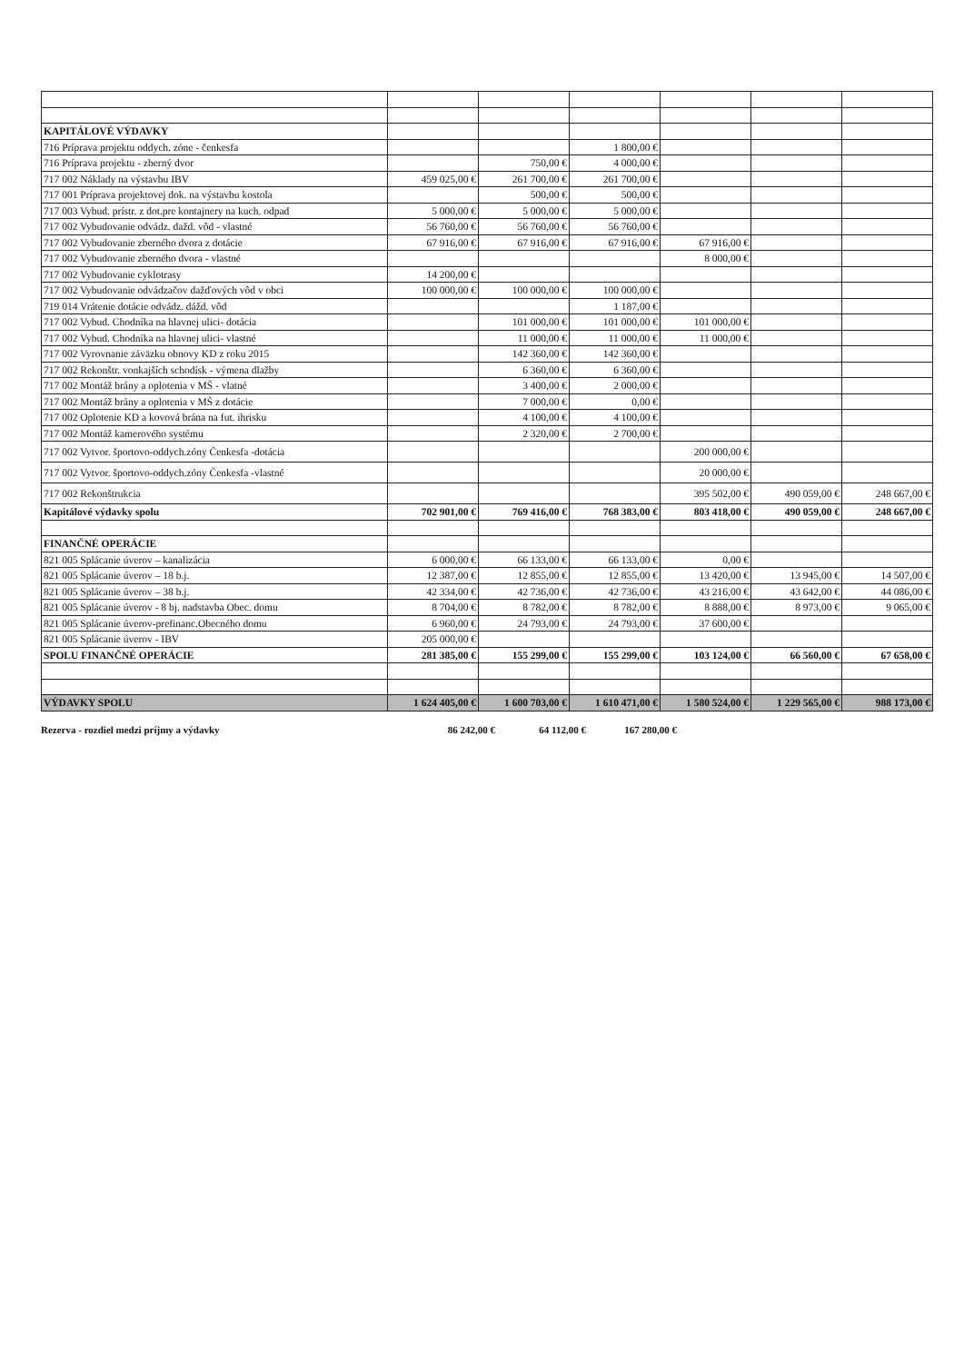| KAPITÁLOVÉ VÝDAVKY | | | | | | |
| 716 Príprava projektu oddych. zóne - čenkesfa | | | 1 800,00 € | | | |
| 716 Príprava projektu - zberný dvor | | 750,00 € | 4 000,00 € | | | |
| 717 002 Náklady na výstavbu IBV | 459 025,00 € | 261 700,00 € | 261 700,00 € | | | |
| 717 001 Príprava projektovej dok. na výstavbu kostola | | 500,00 € | 500,00 € | | | |
| 717 003 Vybud. prístr. z dot.pre kontajnery na kuch. odpad | 5 000,00 € | 5 000,00 € | 5 000,00 € | | | |
| 717 002 Vybudovanie odvádz. dažd. vôd - vlastné | 56 760,00 € | 56 760,00 € | 56 760,00 € | | | |
| 717 002 Vybudovanie zberného dvora z dotácie | 67 916,00 € | 67 916,00 € | 67 916,00 € | 67 916,00 € | | |
| 717 002 Vybudovanie zberného dvora - vlastné | | | | 8 000,00 € | | |
| 717 002 Vybudovanie cyklotrasy | 14 200,00 € | | | | | |
| 717 002 Vybudovanie odvádzačov dažďových vôd v obci | 100 000,00 € | 100 000,00 € | 100 000,00 € | | | |
| 719 014 Vrátenie dotácie odvádz. dážd. vôd | | | 1 187,00 € | | | |
| 717 002 Vybud. Chodníka na hlavnej ulici- dotácia | | 101 000,00 € | 101 000,00 € | 101 000,00 € | | |
| 717 002 Vybud. Chodníka na hlavnej ulici- vlastné | | 11 000,00 € | 11 000,00 € | 11 000,00 € | | |
| 717 002 Vyrovnanie záväzku obnovy KD z roku 2015 | | 142 360,00 € | 142 360,00 € | | | |
| 717 002 Rekonštr. vonkajších schodísk - výmena dlažby | | 6 360,00 € | 6 360,00 € | | | |
| 717 002 Montáž brány a oplotenia v MŠ - vlatné | | 3 400,00 € | 2 000,00 € | | | |
| 717 002 Montáž brány a oplotenia v MŠ z dotácie | | 7 000,00 € | 0,00 € | | | |
| 717 002 Oplotenie KD a kovová brána na fut. ihrisku | | 4 100,00 € | 4 100,00 € | | | |
| 717 002 Montáž kamerového systému | | 2 320,00 € | 2 700,00 € | | | |
| 717 002 Vytvor. športovo-oddych.zóny Čenkesfa -dotácia | | | | 200 000,00 € | | |
| 717 002 Vytvor. športovo-oddych.zóny Čenkesfa -vlastné | | | | 20 000,00 € | | |
| 717 002 Rekonštrukcia | | | | 395 502,00 € | 490 059,00 € | 248 667,00 € |
| Kapitálové výdavky spolu | 702 901,00 € | 769 416,00 € | 768 383,00 € | 803 418,00 € | 490 059,00 € | 248 667,00 € |
| FINANČNÉ OPERÁCIE | | | | | | |
| 821 005 Splácanie úverov – kanalizácia | 6 000,00 € | 66 133,00 € | 66 133,00 € | 0,00 € | | |
| 821 005 Splácanie úverov – 18 b.j. | 12 387,00 € | 12 855,00 € | 12 855,00 € | 13 420,00 € | 13 945,00 € | 14 507,00 € |
| 821 005 Splácanie úverov – 38 b.j. | 42 334,00 € | 42 736,00 € | 42 736,00 € | 43 216,00 € | 43 642,00 € | 44 086,00 € |
| 821 005 Splácanie úverov - 8 bj. nadstavba Obec. domu | 8 704,00 € | 8 782,00 € | 8 782,00 € | 8 888,00 € | 8 973,00 € | 9 065,00 € |
| 821 005 Splácanie úverov-prefinanc.Obecného domu | 6 960,00 € | 24 793,00 € | 24 793,00 € | 37 600,00 € | | |
| 821 005 Splácanie úverov - IBV | 205 000,00 € | | | | | |
| SPOLU FINANČNÉ OPERÁCIE | 281 385,00 € | 155 299,00 € | 155 299,00 € | 103 124,00 € | 66 560,00 € | 67 658,00 € |
| VÝDAVKY SPOLU | 1 624 405,00 € | 1 600 703,00 € | 1 610 471,00 € | 1 580 524,00 € | 1 229 565,00 € | 988 173,00 € |
Rezerva - rozdiel medzi príjmy a výdavky 86 242,00 € 64 112,00 € 167 280,00 €